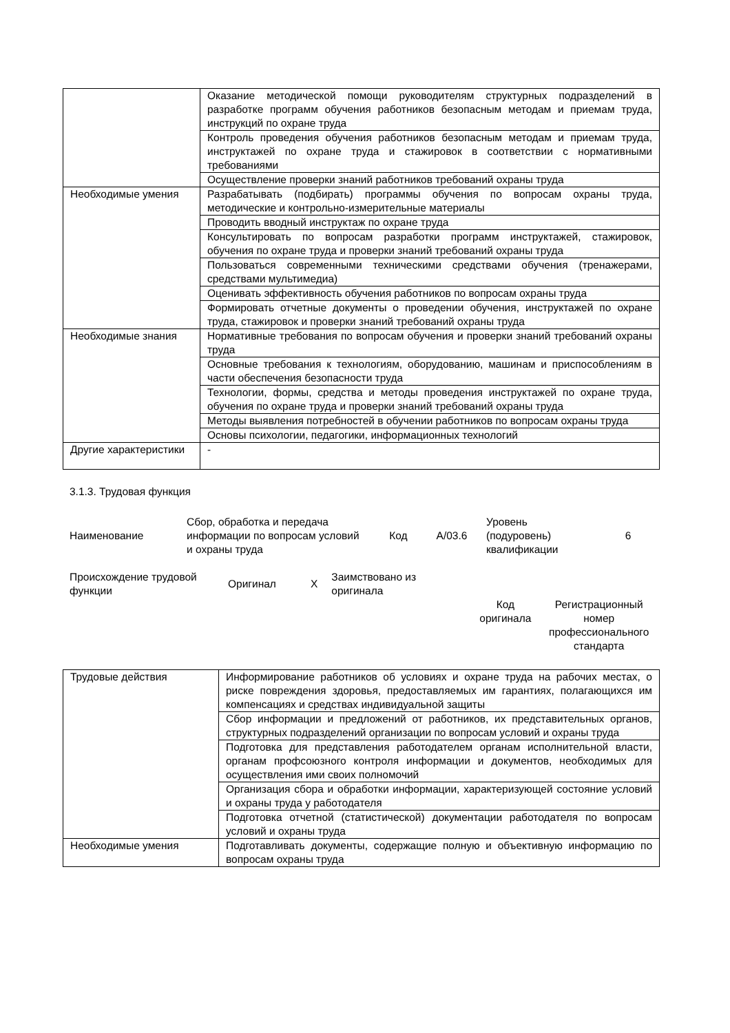| | Оказание методической помощи руководителям структурных подразделений в разработке программ обучения работников безопасным методам и приемам труда, инструкций по охране труда |
| | Контроль проведения обучения работников безопасным методам и приемам труда, инструктажей по охране труда и стажировок в соответствии с нормативными требованиями |
| | Осуществление проверки знаний работников требований охраны труда |
| Необходимые умения | Разрабатывать (подбирать) программы обучения по вопросам охраны труда, методические и контрольно-измерительные материалы |
| | Проводить вводный инструктаж по охране труда |
| | Консультировать по вопросам разработки программ инструктажей, стажировок, обучения по охране труда и проверки знаний требований охраны труда |
| | Пользоваться современными техническими средствами обучения (тренажерами, средствами мультимедиа) |
| | Оценивать эффективность обучения работников по вопросам охраны труда |
| | Формировать отчетные документы о проведении обучения, инструктажей по охране труда, стажировок и проверки знаний требований охраны труда |
| Необходимые знания | Нормативные требования по вопросам обучения и проверки знаний требований охраны труда |
| | Основные требования к технологиям, оборудованию, машинам и приспособлениям в части обеспечения безопасности труда |
| | Технологии, формы, средства и методы проведения инструктажей по охране труда, обучения по охране труда и проверки знаний требований охраны труда |
| | Методы выявления потребностей в обучении работников по вопросам охраны труда |
| | Основы психологии, педагогики, информационных технологий |
| Другие характеристики | - |
3.1.3. Трудовая функция
| Наименование | Сбор, обработка и передача информации по вопросам условий и охраны труда | Код | A/03.6 | Уровень (подуровень) квалификации | 6 |
| Происхождение трудовой функции | Оригинал | X | Заимствовано из оригинала | | |
| | | | | Код оригинала | Регистрационный номер профессионального стандарта |
| Трудовые действия | Информирование работников об условиях и охране труда на рабочих местах, о риске повреждения здоровья, предоставляемых им гарантиях, полагающихся им компенсациях и средствах индивидуальной защиты |
| | Сбор информации и предложений от работников, их представительных органов, структурных подразделений организации по вопросам условий и охраны труда |
| | Подготовка для представления работодателем органам исполнительной власти, органам профсоюзного контроля информации и документов, необходимых для осуществления ими своих полномочий |
| | Организация сбора и обработки информации, характеризующей состояние условий и охраны труда у работодателя |
| | Подготовка отчетной (статистической) документации работодателя по вопросам условий и охраны труда |
| Необходимые умения | Подготавливать документы, содержащие полную и объективную информацию по вопросам охраны труда |